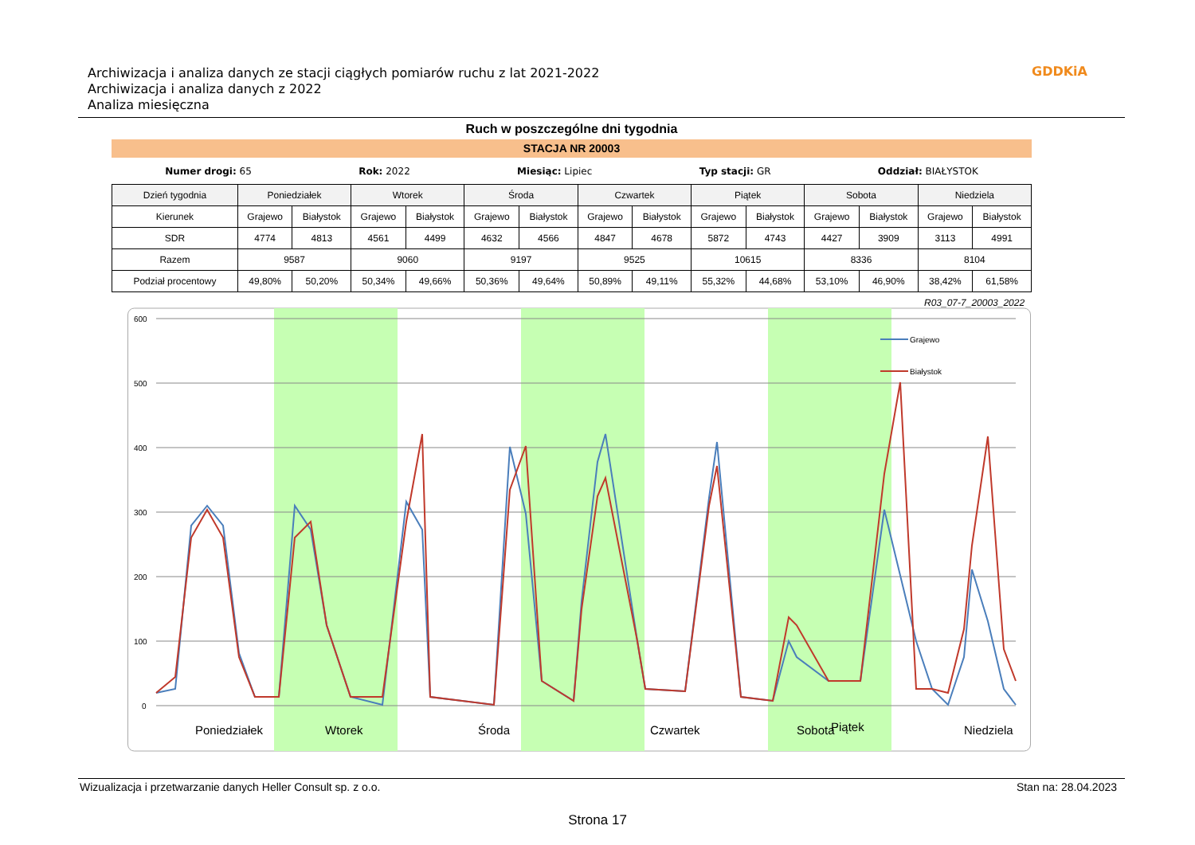Archiwizacja i analiza danych ze stacji ciągłych pomiarów ruchu z lat 2021-2022
Archiwizacja i analiza danych z 2022
Analiza miesięczna
GDDKiA
Ruch w poszczególne dni tygodnia
STACJA NR 20003
Numer drogi: 65 Rok: 2022 Miesiąc: Lipiec Typ stacji: GR Oddział: BIAŁYSTOK
| Dzień tygodnia | Poniedziałek | | Wtorek | | Środa | | Czwartek | | Piątek | | Sobota | | Niedziela | |
| --- | --- | --- | --- | --- | --- | --- | --- | --- | --- | --- | --- | --- | --- | --- |
| Kierunek | Grajewo | Białystok | Grajewo | Białystok | Grajewo | Białystok | Grajewo | Białystok | Grajewo | Białystok | Grajewo | Białystok | Grajewo | Białystok |
| SDR | 4774 | 4813 | 4561 | 4499 | 4632 | 4566 | 4847 | 4678 | 5872 | 4743 | 4427 | 3909 | 3113 | 4991 |
| Razem | 9587 | | 9060 | | 9197 | | 9525 | | 10615 | | 8336 | | 8104 | |
| Podział procentowy | 49,80% | 50,20% | 50,34% | 49,66% | 50,36% | 49,64% | 50,89% | 49,11% | 55,32% | 44,68% | 53,10% | 46,90% | 38,42% | 61,58% |
R03_07-7_20003_2022
600
500
400
300
200
100
0
Grajewo
Białystok
Poniedziałek
Wtorek
Środa
Czwartek
Piątek
Niedziela
Sobota
Wizualizacja i przetwarzanie danych Heller Consult sp. z o.o. Stan na: 28.04.2023
Strona 17